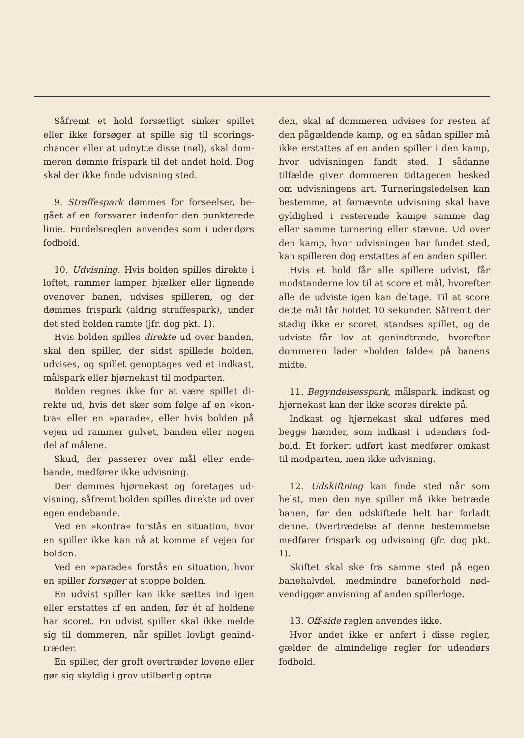Såfremt et hold forsætligt sinker spillet eller ikke forsøger at spille sig til scorings­chancer eller at udnytte disse (nøl), skal dom­meren dømme frispark til det andet hold. Dog skal der ikke finde udvisning sted.
9. Straffespark dømmes for forseelser, be­gået af en forsvarer indenfor den punkterede linie. Fordelsreglen anvendes som i udendørs fodbold.
10. Udvisning. Hvis bolden spilles direkte i loftet, rammer lamper, bjælker eller lignen­de ovenover banen, udvises spilleren, og der dømmes frispark (aldrig straffespark), under det sted bolden ramte (jfr. dog pkt. 1).
Hvis bolden spilles direkte ud over ban­den, skal den spiller, der sidst spillede bol­den, udvises, og spillet genoptages ved et ind­kast, målspark eller hjørnekast til modparten.
Bolden regnes ikke for at være spillet di­rekte ud, hvis det sker som følge af en »kon­tra« eller en »parade«, eller hvis bolden på vejen ud rammer gulvet, banden eller nogen del af målene.
Skud, der passerer over mål eller ende­bande, medfører ikke udvisning.
Der dømmes hjørnekast og foretages ud­visning, såfremt bolden spilles direkte ud over egen endebande.
Ved en »kontra« forstås en situation, hvor en spiller ikke kan nå at komme af vejen for bolden.
Ved en »parade« forstås en situation, hvor en spiller forsøger at stoppe bolden.
En udvist spiller kan ikke sættes ind igen eller erstattes af en anden, før ét af holdene har scoret. En udvist spiller skal ikke melde sig til dommeren, når spillet lovligt genind­træder.
En spiller, der groft overtræder lovene eller gør sig skyldig i grov utilbørlig optræ­
den, skal af dommeren udvises for resten af den pågældende kamp, og en sådan spiller må ikke erstattes af en anden spiller i den kamp, hvor udvisningen fandt sted. I så­danne tilfælde giver dommeren tidtageren be­sked om udvisningens art. Turneringsledelsen kan bestemme, at førnævnte udvisning skal have gyldighed i resterende kampe samme dag eller samme turnering eller stævne. Ud over den kamp, hvor udvisningen har fundet sted, kan spilleren dog erstattes af en anden spiller.
Hvis et hold får alle spillere udvist, får modstanderne lov til at score et mål, hvor­efter alle de udviste igen kan deltage. Til at score dette mål får holdet 10 sekunder. Så­fremt der stadig ikke er scoret, standses spil­let, og de udviste får lov at genindtræde, hvorefter dommeren lader »bolden falde« på banens midte.
11. Begyndelsesspark, målspark, indkast og hjørnekast kan der ikke scores direkte på.
Indkast og hjørnekast skal udføres med begge hænder, som indkast i udendørs fod­bold. Et forkert udført kast medfører om­kast til modparten, men ikke udvisning.
12. Udskiftning kan finde sted når som helst, men den nye spiller må ikke betræde banen, før den udskiftede helt har forladt denne. Overtrædelse af denne bestemmelse medfører frispark og udvisning (jfr. dog pkt. 1).
Skiftet skal ske fra samme sted på egen banehalvdel, medmindre baneforhold nød­vendiggør anvisning af anden spillerloge.
13. Off-side reglen anvendes ikke.
Hvor andet ikke er anført i disse regler, gælder de almindelige regler for udendørs fodbold.